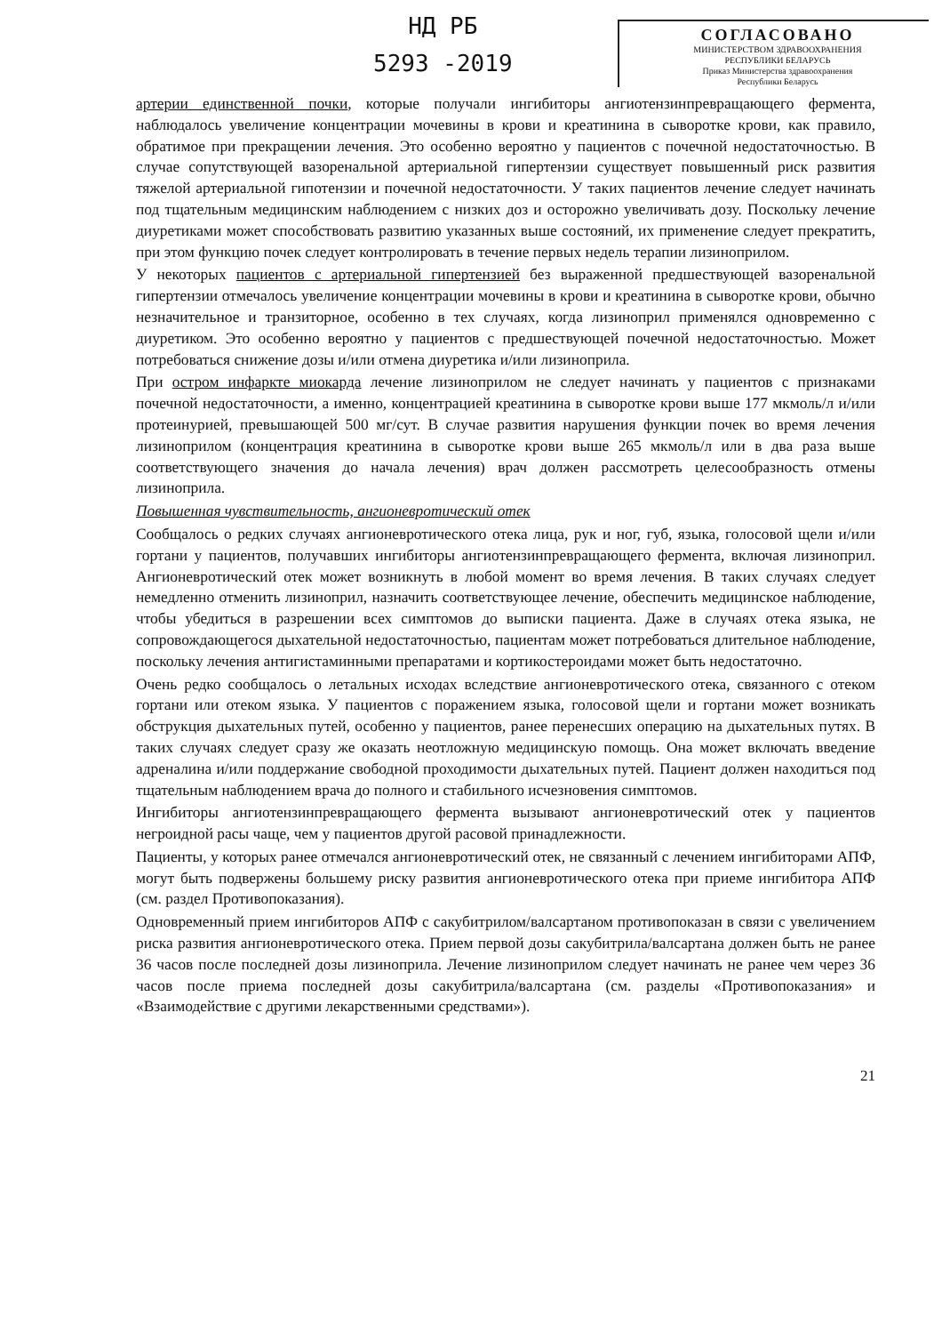НД РБ
5293 -2019
СОГЛАСОВАНО
МИНИСТЕРСТВОМ ЗДРАВООХРАНЕНИЯ
РЕСПУБЛИКИ БЕЛАРУСЬ
Приказ Министерства здравоохранения
Республики Беларусь
артерии единственной почки, которые получали ингибиторы ангиотензинпревращающего фермента, наблюдалось увеличение концентрации мочевины в крови и креатинина в сыворотке крови, как правило, обратимое при прекращении лечения. Это особенно вероятно у пациентов с почечной недостаточностью. В случае сопутствующей вазоренальной артериальной гипертензии существует повышенный риск развития тяжелой артериальной гипотензии и почечной недостаточности. У таких пациентов лечение следует начинать под тщательным медицинским наблюдением с низких доз и осторожно увеличивать дозу. Поскольку лечение диуретиками может способствовать развитию указанных выше состояний, их применение следует прекратить, при этом функцию почек следует контролировать в течение первых недель терапии лизиноприлом.
У некоторых пациентов с артериальной гипертензией без выраженной предшествующей вазоренальной гипертензии отмечалось увеличение концентрации мочевины в крови и креатинина в сыворотке крови, обычно незначительное и транзиторное, особенно в тех случаях, когда лизиноприл применялся одновременно с диуретиком. Это особенно вероятно у пациентов с предшествующей почечной недостаточностью. Может потребоваться снижение дозы и/или отмена диуретика и/или лизиноприла.
При остром инфаркте миокарда лечение лизиноприлом не следует начинать у пациентов с признаками почечной недостаточности, а именно, концентрацией креатинина в сыворотке крови выше 177 мкмоль/л и/или протеинурией, превышающей 500 мг/сут. В случае развития нарушения функции почек во время лечения лизиноприлом (концентрация креатинина в сыворотке крови выше 265 мкмоль/л или в два раза выше соответствующего значения до начала лечения) врач должен рассмотреть целесообразность отмены лизиноприла.
Повышенная чувствительность, ангионевротический отек
Сообщалось о редких случаях ангионевротического отека лица, рук и ног, губ, языка, голосовой щели и/или гортани у пациентов, получавших ингибиторы ангиотензинпревращающего фермента, включая лизиноприл. Ангионевротический отек может возникнуть в любой момент во время лечения. В таких случаях следует немедленно отменить лизиноприл, назначить соответствующее лечение, обеспечить медицинское наблюдение, чтобы убедиться в разрешении всех симптомов до выписки пациента. Даже в случаях отека языка, не сопровождающегося дыхательной недостаточностью, пациентам может потребоваться длительное наблюдение, поскольку лечения антигистаминными препаратами и кортикостероидами может быть недостаточно.
Очень редко сообщалось о летальных исходах вследствие ангионевротического отека, связанного с отеком гортани или отеком языка. У пациентов с поражением языка, голосовой щели и гортани может возникать обструкция дыхательных путей, особенно у пациентов, ранее перенесших операцию на дыхательных путях. В таких случаях следует сразу же оказать неотложную медицинскую помощь. Она может включать введение адреналина и/или поддержание свободной проходимости дыхательных путей. Пациент должен находиться под тщательным наблюдением врача до полного и стабильного исчезновения симптомов.
Ингибиторы ангиотензинпревращающего фермента вызывают ангионевротический отек у пациентов негроидной расы чаще, чем у пациентов другой расовой принадлежности.
Пациенты, у которых ранее отмечался ангионевротический отек, не связанный с лечением ингибиторами АПФ, могут быть подвержены большему риску развития ангионевротического отека при приеме ингибитора АПФ (см. раздел Противопоказания).
Одновременный прием ингибиторов АПФ с сакубитрилом/валсартаном противопоказан в связи с увеличением риска развития ангионевротического отека. Прием первой дозы сакубитрила/валсартана должен быть не ранее 36 часов после последней дозы лизиноприла. Лечение лизиноприлом следует начинать не ранее чем через 36 часов после приема последней дозы сакубитрила/валсартана (см. разделы «Противопоказания» и «Взаимодействие с другими лекарственными средствами»).
21